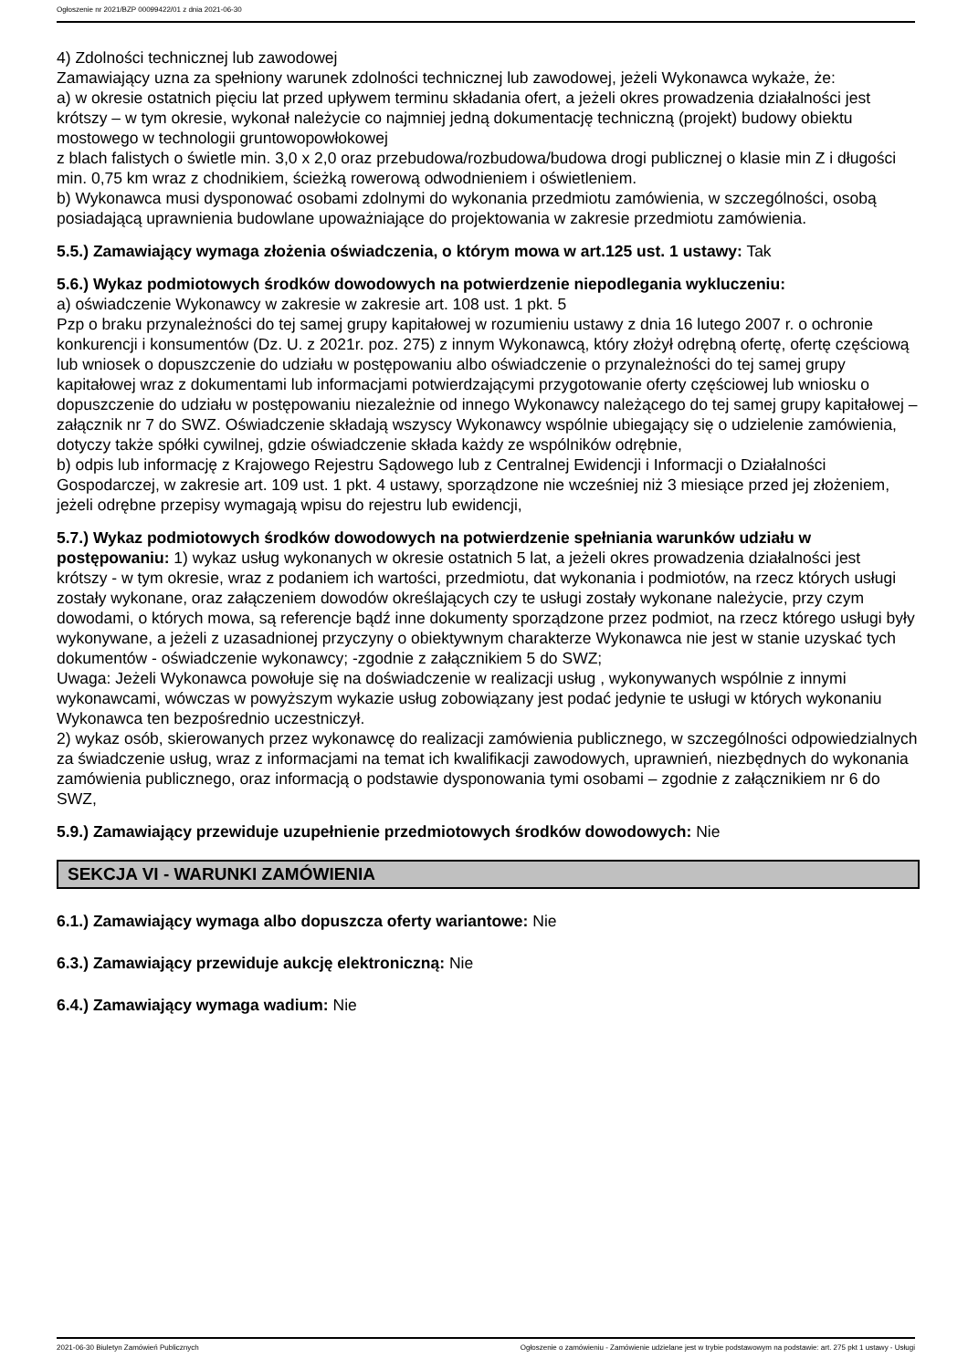Ogłoszenie nr 2021/BZP 00099422/01 z dnia 2021-06-30
4) Zdolności technicznej lub zawodowej
Zamawiający uzna za spełniony warunek zdolności technicznej lub zawodowej, jeżeli Wykonawca wykaże, że:
a) w okresie ostatnich pięciu lat przed upływem terminu składania ofert, a jeżeli okres prowadzenia działalności jest krótszy – w tym okresie, wykonał należycie co najmniej jedną dokumentację techniczną (projekt) budowy obiektu mostowego w technologii gruntowopowłokowej
z blach falistych o świetle min. 3,0 x 2,0 oraz przebudowa/rozbudowa/budowa drogi publicznej o klasie min Z i długości min. 0,75 km wraz z chodnikiem, ścieżką rowerową odwodnieniem i oświetleniem.
b) Wykonawca musi dysponować osobami zdolnymi do wykonania przedmiotu zamówienia, w szczególności, osobą posiadającą uprawnienia budowlane upoważniające do projektowania w zakresie przedmiotu zamówienia.
5.5.) Zamawiający wymaga złożenia oświadczenia, o którym mowa w art.125 ust. 1 ustawy: Tak
5.6.) Wykaz podmiotowych środków dowodowych na potwierdzenie niepodlegania wykluczeniu:
a) oświadczenie Wykonawcy w zakresie w zakresie art. 108 ust. 1 pkt. 5
Pzp o braku przynależności do tej samej grupy kapitałowej w rozumieniu ustawy z dnia 16 lutego 2007 r. o ochronie konkurencji i konsumentów (Dz. U. z 2021r. poz. 275) z innym Wykonawcą, który złożył odrębną ofertę, ofertę częściową lub wniosek o dopuszczenie do udziału w postępowaniu albo oświadczenie o przynależności do tej samej grupy kapitałowej wraz z dokumentami lub informacjami potwierdzającymi przygotowanie oferty częściowej lub wniosku o dopuszczenie do udziału w postępowaniu niezależnie od innego Wykonawcy należącego do tej samej grupy kapitałowej – załącznik nr 7 do SWZ. Oświadczenie składają wszyscy Wykonawcy wspólnie ubiegający się o udzielenie zamówienia, dotyczy także spółki cywilnej, gdzie oświadczenie składa każdy ze wspólników odrębnie,
b) odpis lub informację z Krajowego Rejestru Sądowego lub z Centralnej Ewidencji i Informacji o Działalności Gospodarczej, w zakresie art. 109 ust. 1 pkt. 4 ustawy, sporządzone nie wcześniej niż 3 miesiące przed jej złożeniem, jeżeli odrębne przepisy wymagają wpisu do rejestru lub ewidencji,
5.7.) Wykaz podmiotowych środków dowodowych na potwierdzenie spełniania warunków udziału w postępowaniu: 1) wykaz usług wykonanych w okresie ostatnich 5 lat, a jeżeli okres prowadzenia działalności jest
krótszy - w tym okresie, wraz z podaniem ich wartości, przedmiotu, dat wykonania i podmiotów, na rzecz których usługi zostały wykonane, oraz załączeniem dowodów określających czy te usługi zostały wykonane należycie, przy czym dowodami, o których mowa, są referencje bądź inne dokumenty sporządzone przez podmiot, na rzecz którego usługi były wykonywane, a jeżeli z uzasadnionej przyczyny o obiektywnym charakterze Wykonawca nie jest w stanie uzyskać tych dokumentów - oświadczenie wykonawcy; -zgodnie z załącznikiem 5 do SWZ;
Uwaga: Jeżeli Wykonawca powołuje się na doświadczenie w realizacji usług , wykonywanych wspólnie z innymi wykonawcami, wówczas w powyższym wykazie usług zobowiązany jest podać jedynie te usługi w których wykonaniu Wykonawca ten bezpośrednio uczestniczył.
2) wykaz osób, skierowanych przez wykonawcę do realizacji zamówienia publicznego, w szczególności odpowiedzialnych za świadczenie usług, wraz z informacjami na temat ich kwalifikacji zawodowych, uprawnień, niezbędnych do wykonania zamówienia publicznego, oraz informacją o podstawie dysponowania tymi osobami – zgodnie z załącznikiem nr 6 do SWZ,
5.9.) Zamawiający przewiduje uzupełnienie przedmiotowych środków dowodowych: Nie
SEKCJA VI - WARUNKI ZAMÓWIENIA
6.1.) Zamawiający wymaga albo dopuszcza oferty wariantowe: Nie
6.3.) Zamawiający przewiduje aukcję elektroniczną: Nie
6.4.) Zamawiający wymaga wadium: Nie
2021-06-30 Biuletyn Zamówień Publicznych Ogłoszenie o zamówieniu - Zamówienie udzielane jest w trybie podstawowym na podstawie: art. 275 pkt 1 ustawy - Usługi